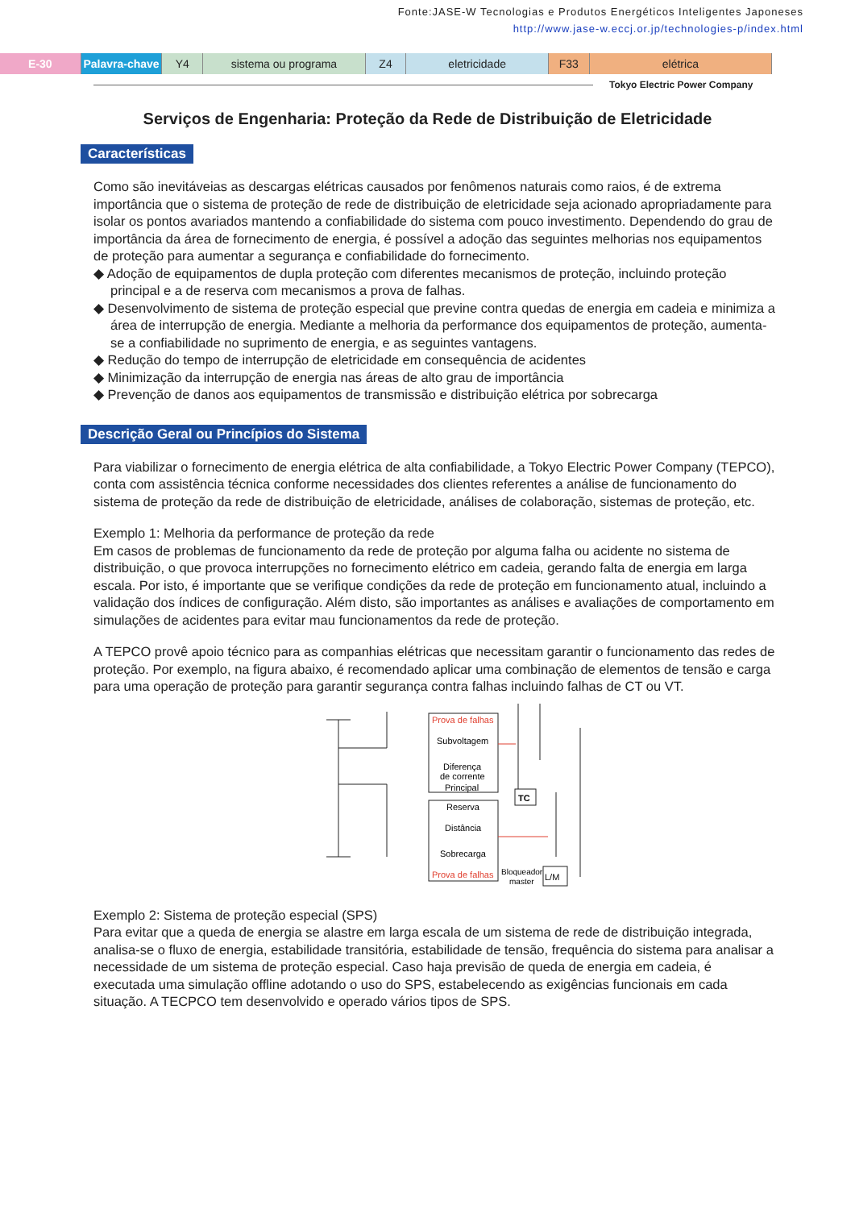Fonte:JASE-W Tecnologias e Produtos Energéticos Inteligentes Japoneses
http://www.jase-w.eccj.or.jp/technologies-p/index.html
E-30 Palavra-chave
Y4 sistema ou programa Z4 eletricidade F33 elétrica
Tokyo Electric Power Company
Serviços de Engenharia: Proteção da Rede de Distribuição de Eletricidade
Características
Como são inevitáveias as descargas elétricas causados por fenômenos naturais como raios, é de extrema importância que o sistema de proteção de rede de distribuição de eletricidade seja acionado apropriadamente para isolar os pontos avariados mantendo a confiabilidade do sistema com pouco investimento. Dependendo do grau de importância da área de fornecimento de energia, é possível a adoção das seguintes melhorias nos equipamentos de proteção para aumentar a segurança e confiabilidade do fornecimento.
◆ Adoção de equipamentos de dupla proteção com diferentes mecanismos de proteção, incluindo proteção principal e a de reserva com mecanismos a prova de falhas.
◆ Desenvolvimento de sistema de proteção especial que previne contra quedas de energia em cadeia e minimiza a área de interrupção de energia. Mediante a melhoria da performance dos equipamentos de proteção, aumenta-se a confiabilidade no suprimento de energia, e as seguintes vantagens.
◆ Redução do tempo de interrupção de eletricidade em consequência de acidentes
◆ Minimização da interrupção de energia nas áreas de alto grau de importância
◆ Prevenção de danos aos equipamentos de transmissão e distribuição elétrica por sobrecarga
Descrição Geral ou Princípios do Sistema
Para viabilizar o fornecimento de energia elétrica de alta confiabilidade, a Tokyo Electric Power Company (TEPCO), conta com assistência técnica conforme necessidades dos clientes referentes a análise de funcionamento do sistema de proteção da rede de distribuição de eletricidade, análises de colaboração, sistemas de proteção, etc.
Exemplo 1: Melhoria da performance de proteção da rede
Em casos de problemas de funcionamento da rede de proteção por alguma falha ou acidente no sistema de distribuição, o que provoca interrupções no fornecimento elétrico em cadeia, gerando falta de energia em larga escala. Por isto, é importante que se verifique condições da rede de proteção em funcionamento atual, incluindo a validação dos índices de configuração. Além disto, são importantes as análises e avaliações de comportamento em simulações de acidentes para evitar mau funcionamentos da rede de proteção.
A TEPCO provê apoio técnico para as companhias elétricas que necessitam garantir o funcionamento das redes de proteção. Por exemplo, na figura abaixo, é recomendado aplicar uma combinação de elementos de tensão e carga para uma operação de proteção para garantir segurança contra falhas incluindo falhas de CT ou VT.
Prova de falhas
Subvoltagem
Diferença
de corrente
Principal
Reserva
Distância
Sobrecarga
Prova de falhas
TC
Bloqueador
master
L/M
Exemplo 2: Sistema de proteção especial (SPS)
Para evitar que a queda de energia se alastre em larga escala de um sistema de rede de distribuição integrada, analisa-se o fluxo de energia, estabilidade transitória, estabilidade de tensão, frequência do sistema para analisar a necessidade de um sistema de proteção especial. Caso haja previsão de queda de energia em cadeia, é executada uma simulação offline adotando o uso do SPS, estabelecendo as exigências funcionais em cada situação. A TECPCO tem desenvolvido e operado vários tipos de SPS.